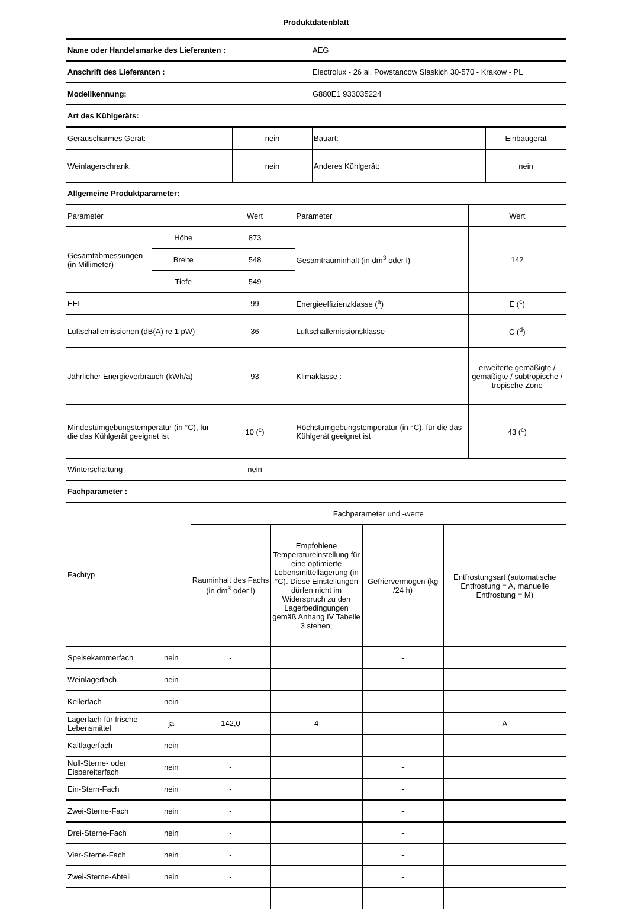Produktdatenblatt
| Name oder Handelsmarke des Lieferanten : | AEG |
| Anschrift des Lieferanten : | Electrolux - 26 al. Powstancow Slaskich 30-570 - Krakow - PL |
| Modellkennung: | G880E1 933035224 |
| Art des Kühlgeräts: | |
| Geräuscharmes Gerät: | nein | Bauart: | Einbaugerät |
| Weinlagerschrank: | nein | Anderes Kühlgerät: | nein |
| Allgemeine Produktparameter: | | | |
| Parameter | | Wert | Parameter | Wert |
| Gesamtabmessungen (in Millimeter) | Höhe | 873 | Gesamtrauminhalt (in dm<sup>3</sup> oder l) | 142 |
| | Breite | 548 | | |
| | Tiefe | 549 | | |
| EEI | | 99 | Energieeffizienzklasse (<sup>a</sup>) | E (<sup>c</sup>) |
| Luftschallemissionen (dB(A) re 1 pW) | | 36 | Luftschallemissionsklasse | C (<sup>d</sup>) |
| Jährlicher Energieverbrauch (kWh/a) | | 93 | Klimaklasse : | erweiterte gemäßigte / gemäßigte / subtropische / tropische Zone |
| Mindestumgebungstemperatur (in °C), für die das Kühlgerät geeignet ist | | 10 (<sup>c</sup>) | Höchstumgebungstemperatur (in °C), für die das Kühlgerät geeignet ist | 43 (<sup>c</sup>) |
| Winterschaltung | | nein | | |
| Fachparameter : | | | | |
| Fachtyp | | Fachparameter und -werte | | | |
| | | Rauminhalt des Fachs (in dm<sup>3</sup> oder l) | Empfohlene Temperatureinstellung für eine optimierte Lebensmittellagerung (in °C). Diese Einstellungen dürfen nicht im Widerspruch zu den Lagerbedingungen gemäß Anhang IV Tabelle 3 stehen; | Gefriervermögen (kg /24 h) | Entfrostungsart (automatische Entfrostung = A, manuelle Entfrostung = M) |
| Speisekammerfach | nein | - | | - | |
| Weinlagerfach | nein | - | | - | |
| Kellerfach | nein | - | | - | |
| Lagerfach für frische Lebensmittel | ja | 142,0 | 4 | - | A |
| Kaltlagerfach | nein | - | | - | |
| Null-Sterne- oder Eisbereiterfach | nein | - | | - | |
| Ein-Stern-Fach | nein | - | | - | |
| Zwei-Sterne-Fach | nein | - | | - | |
| Drei-Sterne-Fach | nein | - | | - | |
| Vier-Sterne-Fach | nein | - | | - | |
| Zwei-Sterne-Abteil | nein | - | | - | |